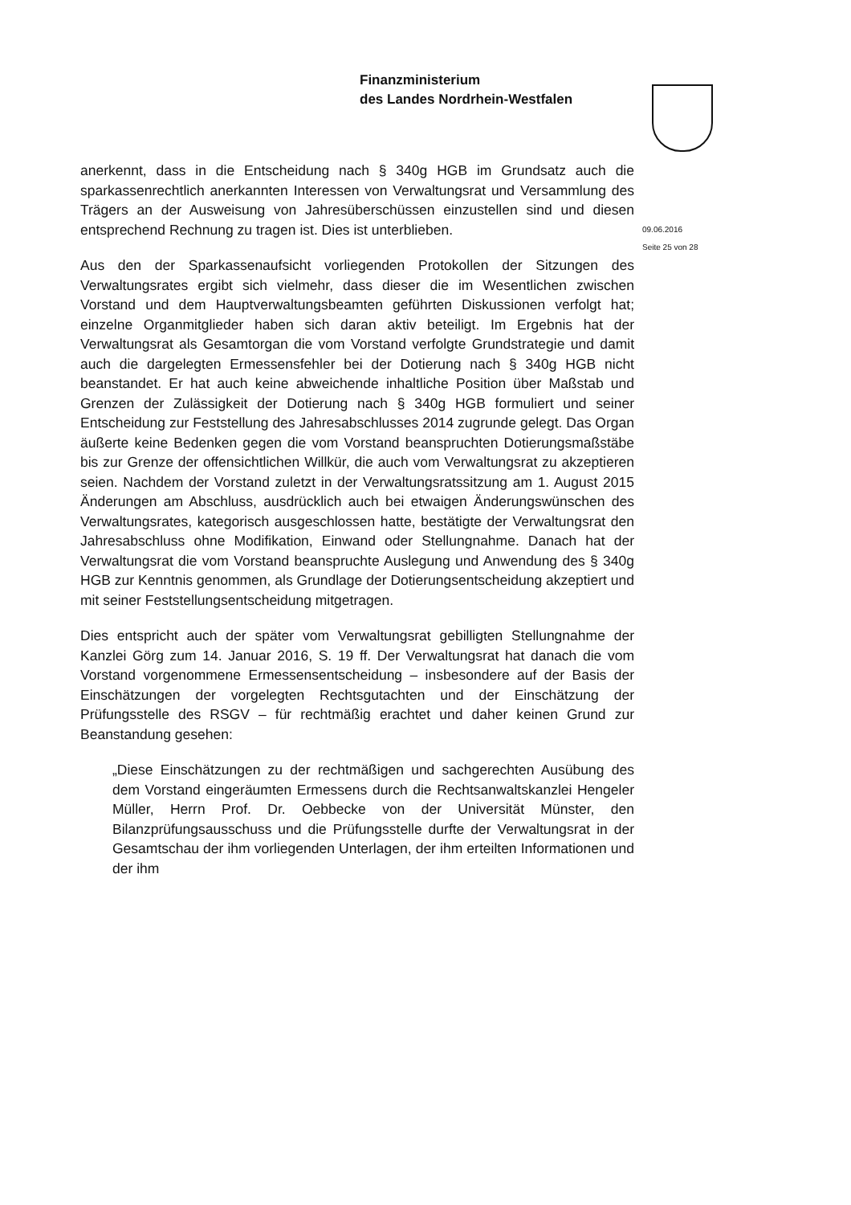Finanzministerium
des Landes Nordrhein-Westfalen
09.06.2016
Seite 25 von 28
anerkennt, dass in die Entscheidung nach § 340g HGB im Grundsatz auch die sparkassenrechtlich anerkannten Interessen von Verwaltungsrat und Versammlung des Trägers an der Ausweisung von Jahresüberschüssen einzustellen sind und diesen entsprechend Rechnung zu tragen ist. Dies ist unterblieben.
Aus den der Sparkassenaufsicht vorliegenden Protokollen der Sitzungen des Verwaltungsrates ergibt sich vielmehr, dass dieser die im Wesentlichen zwischen Vorstand und dem Hauptverwaltungsbeamten geführten Diskussionen verfolgt hat; einzelne Organmitglieder haben sich daran aktiv beteiligt. Im Ergebnis hat der Verwaltungsrat als Gesamtorgan die vom Vorstand verfolgte Grundstrategie und damit auch die dargelegten Ermessensfehler bei der Dotierung nach § 340g HGB nicht beanstandet. Er hat auch keine abweichende inhaltliche Position über Maßstab und Grenzen der Zulässigkeit der Dotierung nach § 340g HGB formuliert und seiner Entscheidung zur Feststellung des Jahresabschlusses 2014 zugrunde gelegt. Das Organ äußerte keine Bedenken gegen die vom Vorstand beanspruchten Dotierungsmaßstäbe bis zur Grenze der offensichtlichen Willkür, die auch vom Verwaltungsrat zu akzeptieren seien. Nachdem der Vorstand zuletzt in der Verwaltungsratssitzung am 1. August 2015 Änderungen am Abschluss, ausdrücklich auch bei etwaigen Änderungswünschen des Verwaltungsrates, kategorisch ausgeschlossen hatte, bestätigte der Verwaltungsrat den Jahresabschluss ohne Modifikation, Einwand oder Stellungnahme. Danach hat der Verwaltungsrat die vom Vorstand beanspruchte Auslegung und Anwendung des § 340g HGB zur Kenntnis genommen, als Grundlage der Dotierungsentscheidung akzeptiert und mit seiner Feststellungsentscheidung mitgetragen.
Dies entspricht auch der später vom Verwaltungsrat gebilligten Stellungnahme der Kanzlei Görg zum 14. Januar 2016, S. 19 ff. Der Verwaltungsrat hat danach die vom Vorstand vorgenommene Ermessensentscheidung – insbesondere auf der Basis der Einschätzungen der vorgelegten Rechtsgutachten und der Einschätzung der Prüfungsstelle des RSGV – für rechtmäßig erachtet und daher keinen Grund zur Beanstandung gesehen:
„Diese Einschätzungen zu der rechtmäßigen und sachgerechten Ausübung des dem Vorstand eingeräumten Ermessens durch die Rechtsanwaltskanzlei Hengeler Müller, Herrn Prof. Dr. Oebbecke von der Universität Münster, den Bilanzprüfungsausschuss und die Prüfungsstelle durfte der Verwaltungsrat in der Gesamtschau der ihm vorliegenden Unterlagen, der ihm erteilten Informationen und der ihm